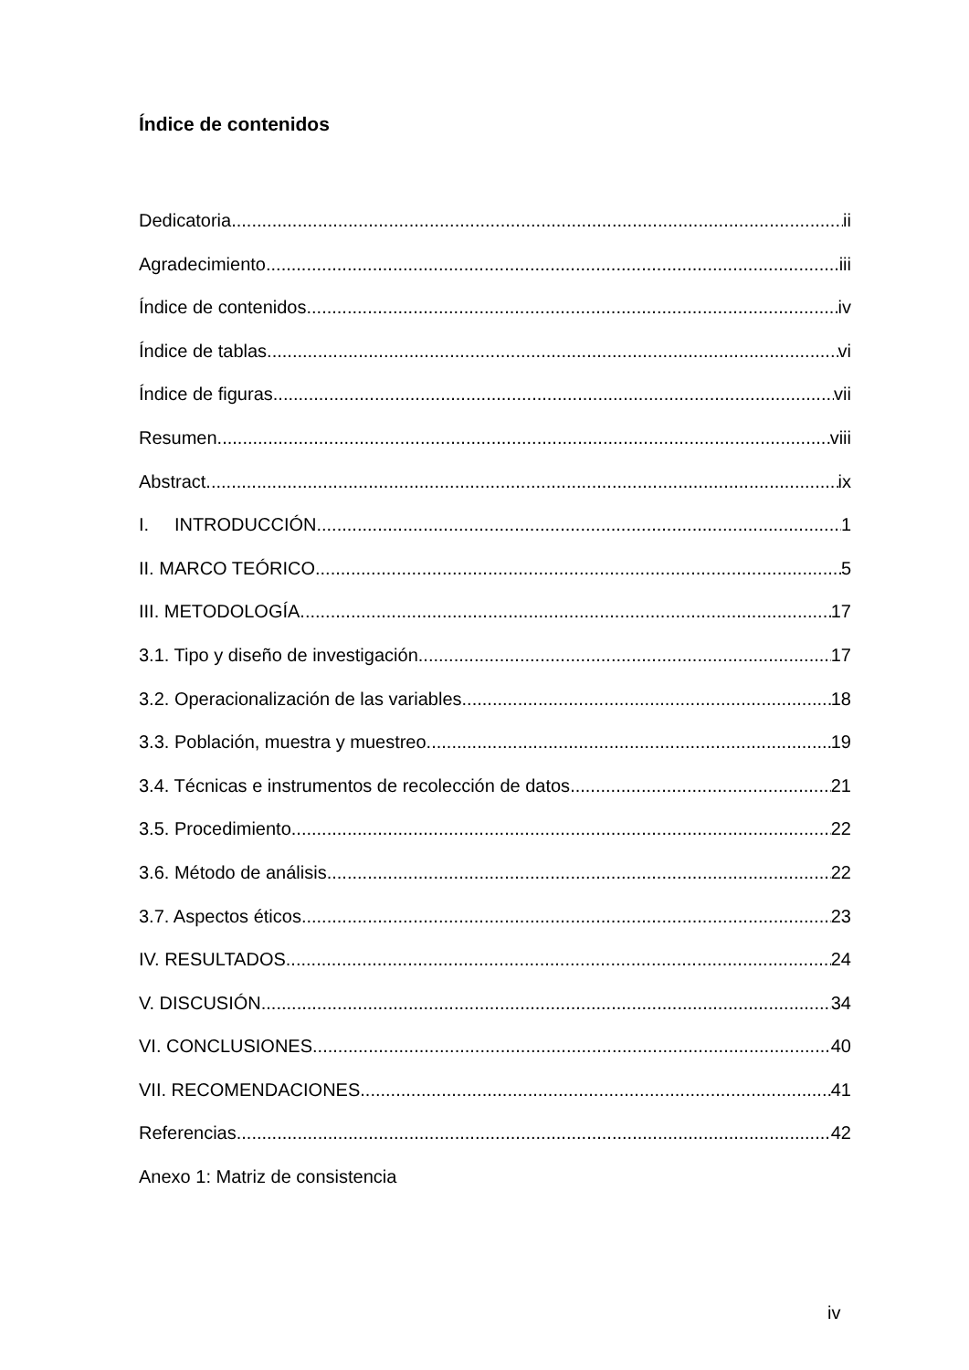Índice de contenidos
Dedicatoria ii
Agradecimiento iii
Índice de contenidos iv
Índice de tablas vi
Índice de figuras vii
Resumen viii
Abstract ix
I. INTRODUCCIÓN 1
II. MARCO TEÓRICO 5
III. METODOLOGÍA 17
3.1. Tipo y diseño de investigación 17
3.2. Operacionalización de las variables 18
3.3. Población, muestra y muestreo 19
3.4. Técnicas e instrumentos de recolección de datos 21
3.5. Procedimiento 22
3.6. Método de análisis 22
3.7. Aspectos éticos 23
IV. RESULTADOS 24
V. DISCUSIÓN 34
VI. CONCLUSIONES 40
VII. RECOMENDACIONES 41
Referencias 42
Anexo 1: Matriz de consistencia
iv